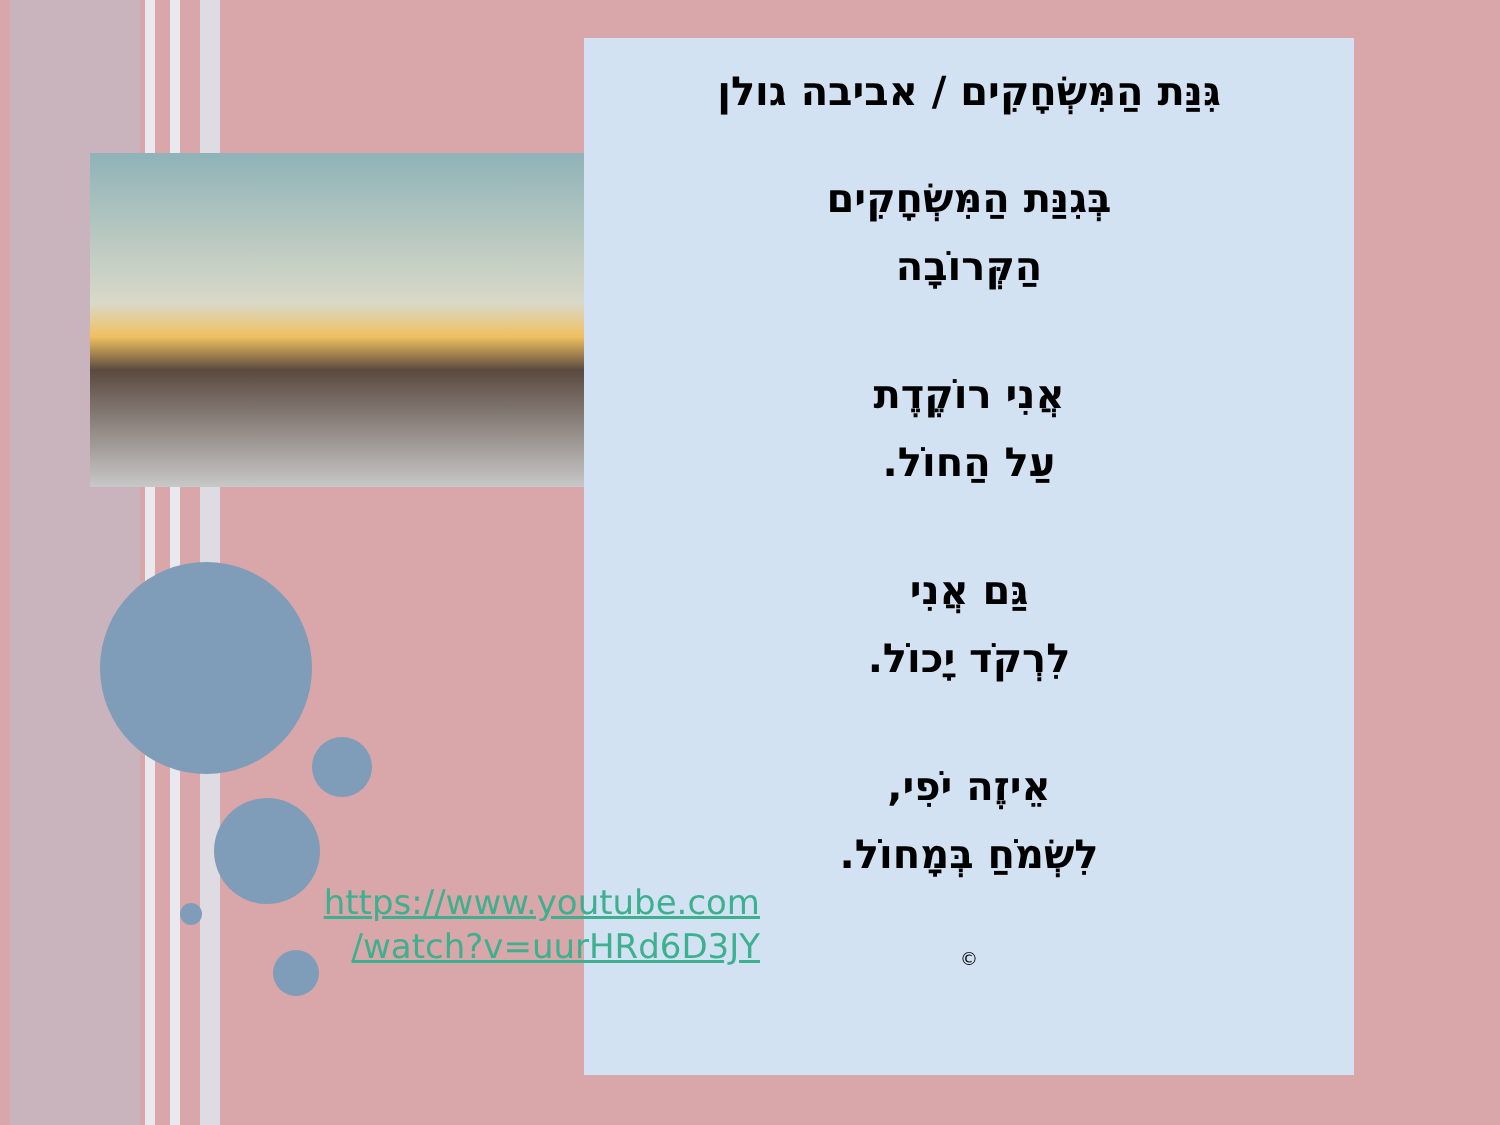גִּנַּת הַמִּשְׂחָקִים / אביבה גולן
בְּגִנַּת הַמִּשְׂחָקִים
הַקְּרוֹבָה
אֲנִי רוֹקֶדֶת
עַל הַחוֹל.
גַּם אֲנִי
לִרְקֹד יָכוֹל.
אֵיזֶה יֹפִי,
לִשְׂמֹחַ בְּמָחוֹל.
©
https://www.youtube.com
/watch?v=uurHRd6D3JY